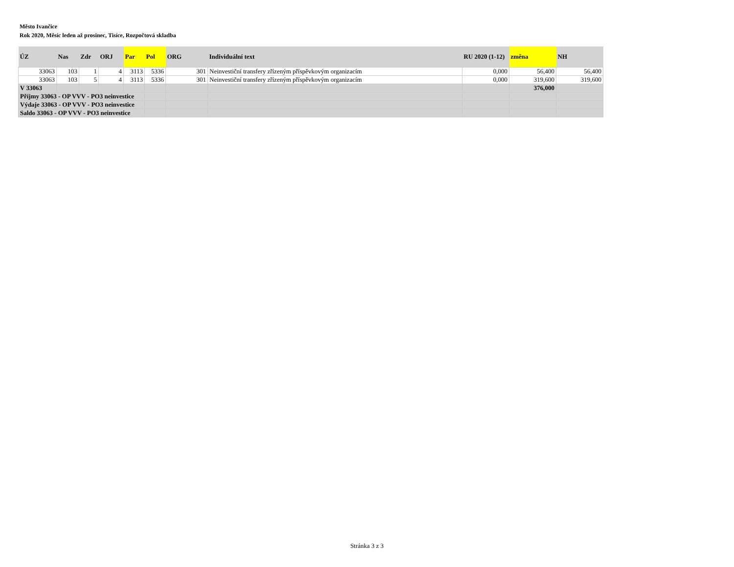Město Ivančice
Rok 2020, Měsíc leden až prosinec, Tisíce, Rozpočtová skladba
| ÚZ | Nas | Zdr | ORJ | Par | Pol | ORG | Individuální text | RU 2020 (1-12) | změna | NH |
| --- | --- | --- | --- | --- | --- | --- | --- | --- | --- | --- |
| 33063 | 103 | 1 | 4 | 3113 | 5336 | 301 | Neinvestiční transfery zřízeným příspěvkovým organizacím | 0,000 | 56,400 | 56,400 |
| 33063 | 103 | 5 | 4 | 3113 | 5336 | 301 | Neinvestiční transfery zřízeným příspěvkovým organizacím | 0,000 | 319,600 | 319,600 |
| V 33063 | | | | | | | | | 376,000 | |
| Příjmy 33063 - OP VVV - PO3 neinvestice | | | | | | | | | | |
| Výdaje 33063 - OP VVV - PO3 neinvestice | | | | | | | | | | |
| Saldo 33063 - OP VVV - PO3 neinvestice | | | | | | | | | | |
Stránka 3 z 3